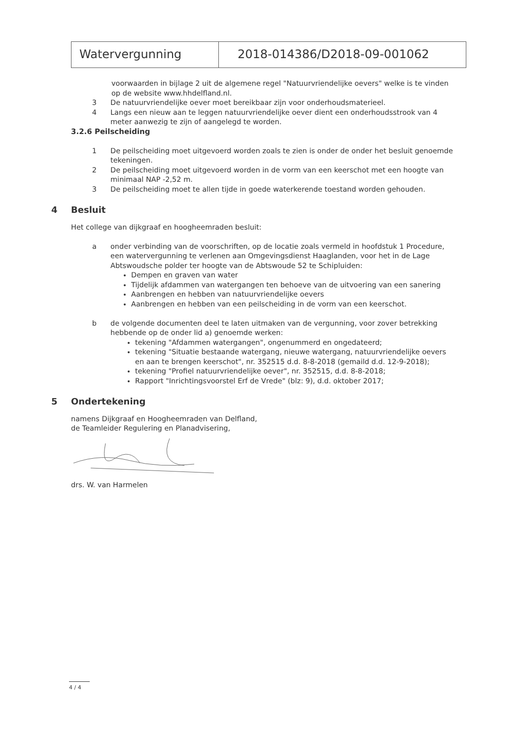Watervergunning 2018-014386/D2018-09-001062
voorwaarden in bijlage 2 uit de algemene regel "Natuurvriendelijke oevers" welke is te vinden op de website www.hhdelfland.nl.
3 De natuurvriendelijke oever moet bereikbaar zijn voor onderhoudsmaterieel.
4 Langs een nieuw aan te leggen natuurvriendelijke oever dient een onderhoudsstrook van 4 meter aanwezig te zijn of aangelegd te worden.
3.2.6 Peilscheiding
1 De peilscheiding moet uitgevoerd worden zoals te zien is onder de onder het besluit genoemde tekeningen.
2 De peilscheiding moet uitgevoerd worden in de vorm van een keerschot met een hoogte van minimaal NAP -2,52 m.
3 De peilscheiding moet te allen tijde in goede waterkerende toestand worden gehouden.
4 Besluit
Het college van dijkgraaf en hoogheemraden besluit:
a onder verbinding van de voorschriften, op de locatie zoals vermeld in hoofdstuk 1 Procedure, een watervergunning te verlenen aan Omgevingsdienst Haaglanden, voor het in de Lage Abtswoudsche polder ter hoogte van de Abtswoude 52 te Schipluiden:
Dempen en graven van water
Tijdelijk afdammen van watergangen ten behoeve van de uitvoering van een sanering
Aanbrengen en hebben van natuurvriendelijke oevers
Aanbrengen en hebben van een peilscheiding in de vorm van een keerschot.
b de volgende documenten deel te laten uitmaken van de vergunning, voor zover betrekking hebbende op de onder lid a) genoemde werken:
tekening "Afdammen watergangen", ongenummerd en ongedateerd;
tekening "Situatie bestaande watergang, nieuwe watergang, natuurvriendelijke oevers en aan te brengen keerschot", nr. 352515 d.d. 8-8-2018 (gemaild d.d. 12-9-2018);
tekening "Profiel natuurvriendelijke oever", nr. 352515, d.d. 8-8-2018;
Rapport "Inrichtingsvoorstel Erf de Vrede" (blz: 9), d.d. oktober 2017;
5 Ondertekening
namens Dijkgraaf en Hoogheemraden van Delfland,
de Teamleider Regulering en Planadvisering,
drs. W. van Harmelen
4 / 4